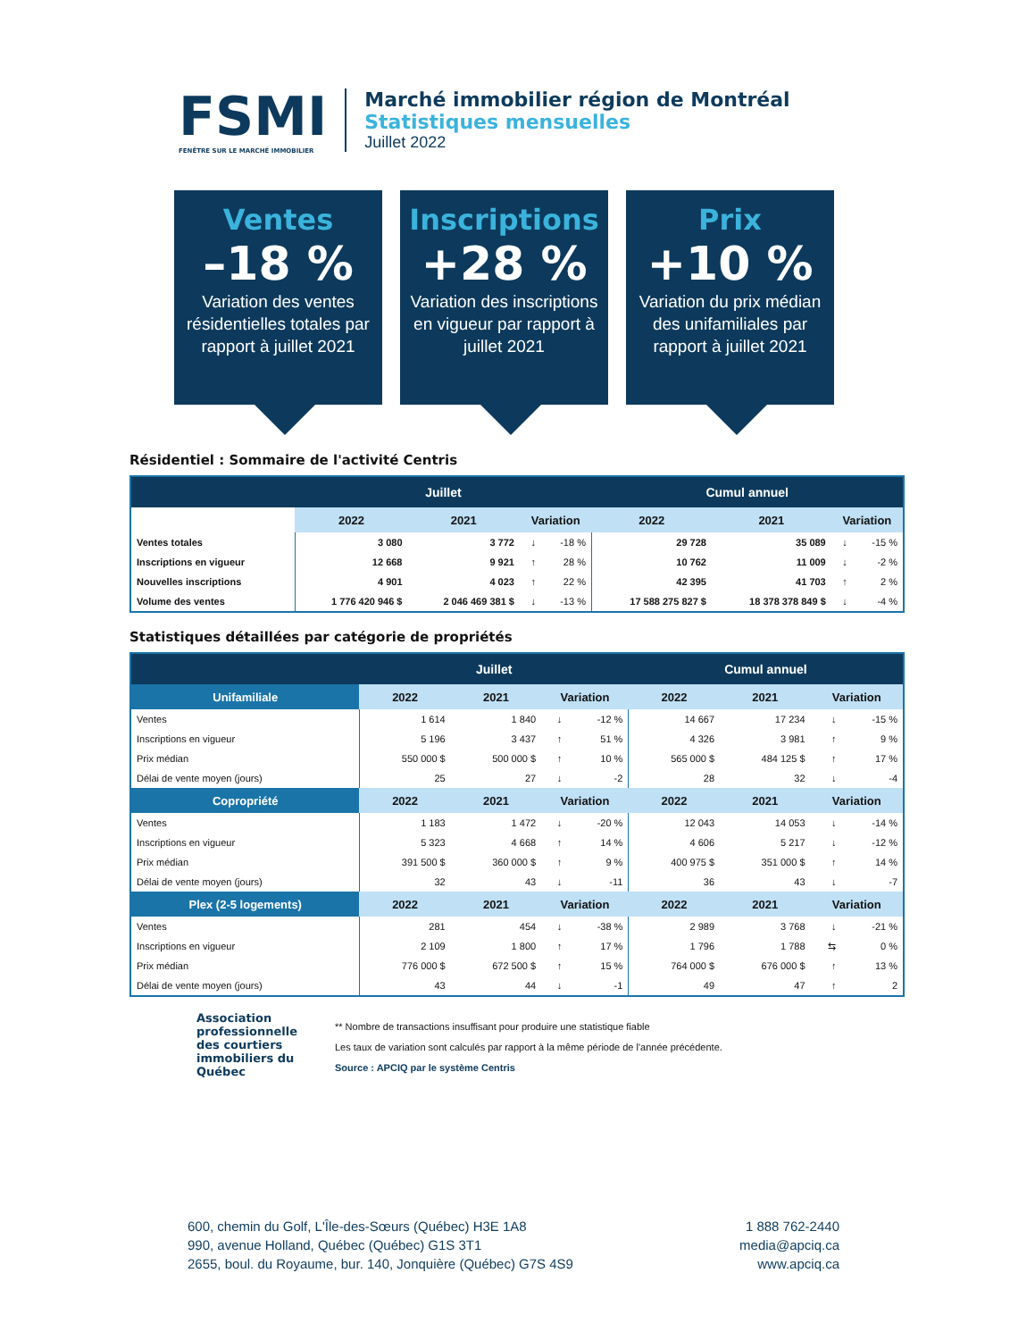FSMI
FENÊTRE SUR LE MARCHÉ IMMOBILIER
Marché immobilier région de Montréal
Statistiques mensuelles
Juillet 2022
Ventes
–18 %
Variation des ventes résidentielles totales par rapport à juillet 2021
Inscriptions
+28 %
Variation des inscriptions en vigueur par rapport à juillet 2021
Prix
+10 %
Variation du prix médian des unifamiliales par rapport à juillet 2021
Résidentiel : Sommaire de l'activité Centris
| | Juillet | | | | Cumul annuel | | | |
| --- | --- | --- | --- | --- | --- | --- | --- | --- |
| | 2022 | 2021 | Variation | | 2022 | 2021 | Variation | |
| Ventes totales | 3 080 | 3 772 | ↓ | -18 % | 29 728 | 35 089 | ↓ | -15 % |
| Inscriptions en vigueur | 12 668 | 9 921 | ↑ | 28 % | 10 762 | 11 009 | ↓ | -2 % |
| Nouvelles inscriptions | 4 901 | 4 023 | ↑ | 22 % | 42 395 | 41 703 | ↑ | 2 % |
| Volume des ventes | 1 776 420 946 $ | 2 046 469 381 $ | ↓ | -13 % | 17 588 275 827 $ | 18 378 378 849 $ | ↓ | -4 % |
Statistiques détaillées par catégorie de propriétés
| | Juillet | | | | Cumul annuel | | | |
| --- | --- | --- | --- | --- | --- | --- | --- | --- |
| Unifamiliale | 2022 | 2021 | Variation | | 2022 | 2021 | Variation | |
| Ventes | 1 614 | 1 840 | ↓ | -12 % | 14 667 | 17 234 | ↓ | -15 % |
| Inscriptions en vigueur | 5 196 | 3 437 | ↑ | 51 % | 4 326 | 3 981 | ↑ | 9 % |
| Prix médian | 550 000 $ | 500 000 $ | ↑ | 10 % | 565 000 $ | 484 125 $ | ↑ | 17 % |
| Délai de vente moyen (jours) | 25 | 27 | ↓ | -2 | 28 | 32 | ↓ | -4 |
| Copropriété | 2022 | 2021 | Variation | | 2022 | 2021 | Variation | |
| Ventes | 1 183 | 1 472 | ↓ | -20 % | 12 043 | 14 053 | ↓ | -14 % |
| Inscriptions en vigueur | 5 323 | 4 668 | ↑ | 14 % | 4 606 | 5 217 | ↓ | -12 % |
| Prix médian | 391 500 $ | 360 000 $ | ↑ | 9 % | 400 975 $ | 351 000 $ | ↑ | 14 % |
| Délai de vente moyen (jours) | 32 | 43 | ↓ | -11 | 36 | 43 | ↓ | -7 |
| Plex (2-5 logements) | 2022 | 2021 | Variation | | 2022 | 2021 | Variation | |
| Ventes | 281 | 454 | ↓ | -38 % | 2 989 | 3 768 | ↓ | -21 % |
| Inscriptions en vigueur | 2 109 | 1 800 | ↑ | 17 % | 1 796 | 1 788 | ⇆ | 0 % |
| Prix médian | 776 000 $ | 672 500 $ | ↑ | 15 % | 764 000 $ | 676 000 $ | ↑ | 13 % |
| Délai de vente moyen (jours) | 43 | 44 | ↓ | -1 | 49 | 47 | ↑ | 2 |
Association professionnelle des courtiers immobiliers du Québec
** Nombre de transactions insuffisant pour produire une statistique fiable
Les taux de variation sont calculés par rapport à la même période de l'année précédente.
Source : APCIQ par le système Centris
600, chemin du Golf, L'Île-des-Sœurs (Québec) H3E 1A8
990, avenue Holland, Québec (Québec) G1S 3T1
2655, boul. du Royaume, bur. 140, Jonquière (Québec) G7S 4S9
1 888 762-2440
media@apciq.ca
www.apciq.ca